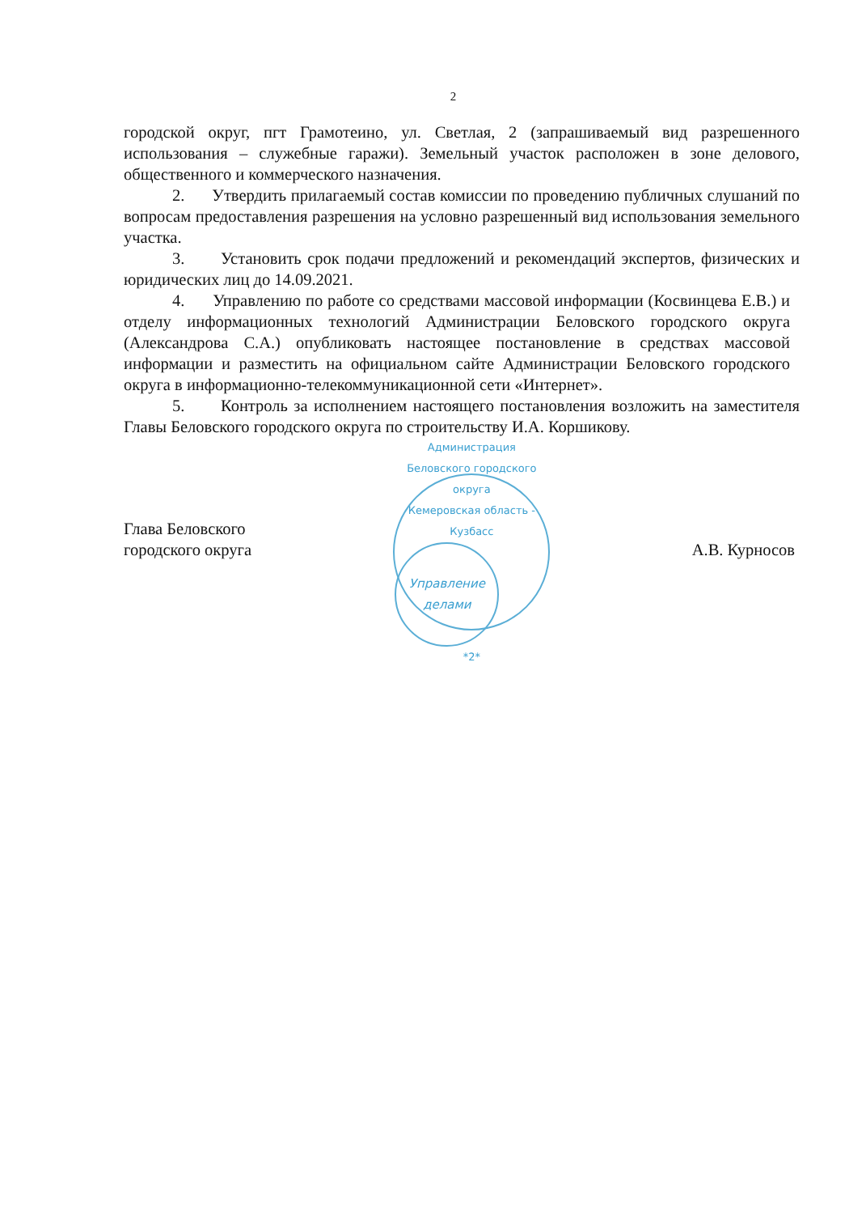2
городской округ, пгт Грамотеино, ул. Светлая, 2 (запрашиваемый вид разрешенного использования – служебные гаражи). Земельный участок расположен в зоне делового, общественного и коммерческого назначения.
2. Утвердить прилагаемый состав комиссии по проведению публичных слушаний по вопросам предоставления разрешения на условно разрешенный вид использования земельного участка.
3. Установить срок подачи предложений и рекомендаций экспертов, физических и юридических лиц до 14.09.2021.
4. Управлению по работе со средствами массовой информации (Косвинцева Е.В.) и отделу информационных технологий Администрации Беловского городского округа (Александрова С.А.) опубликовать настоящее постановление в средствах массовой информации и разместить на официальном сайте Администрации Беловского городского округа в информационно-телекоммуникационной сети «Интернет».
5. Контроль за исполнением настоящего постановления возложить на заместителя Главы Беловского городского округа по строительству И.А. Коршикову.
Глава Беловского
городского округа
Администрация Беловского городского округа
Кемеровская область - Кузбасс
Управление делами
*2*
А.В. Курносов